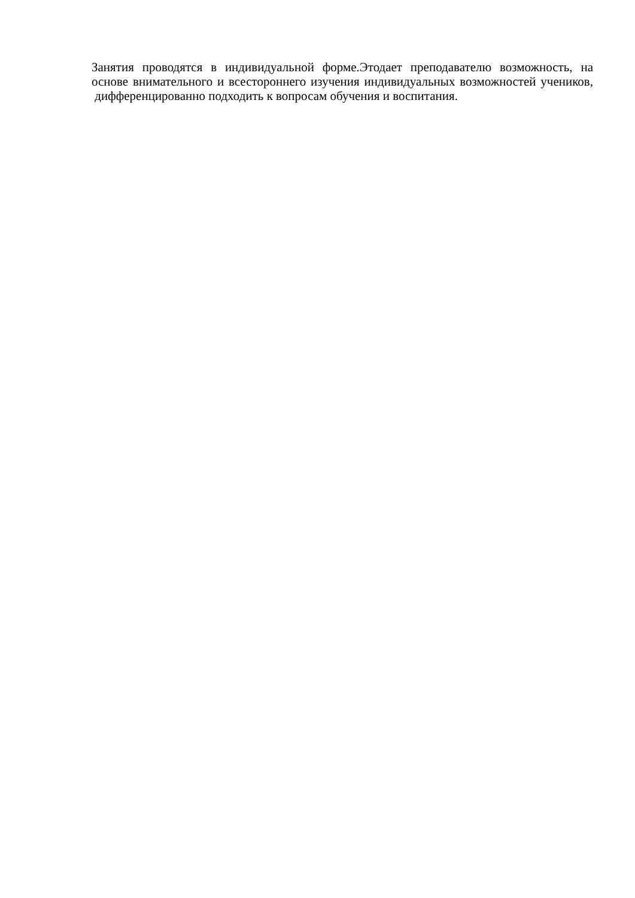Занятия проводятся в индивидуальной форме.Этодает преподавателю возможность, на основе внимательного и всестороннего изучения индивидуальных возможностей учеников, дифференцированно подходить к вопросам обучения и воспитания.